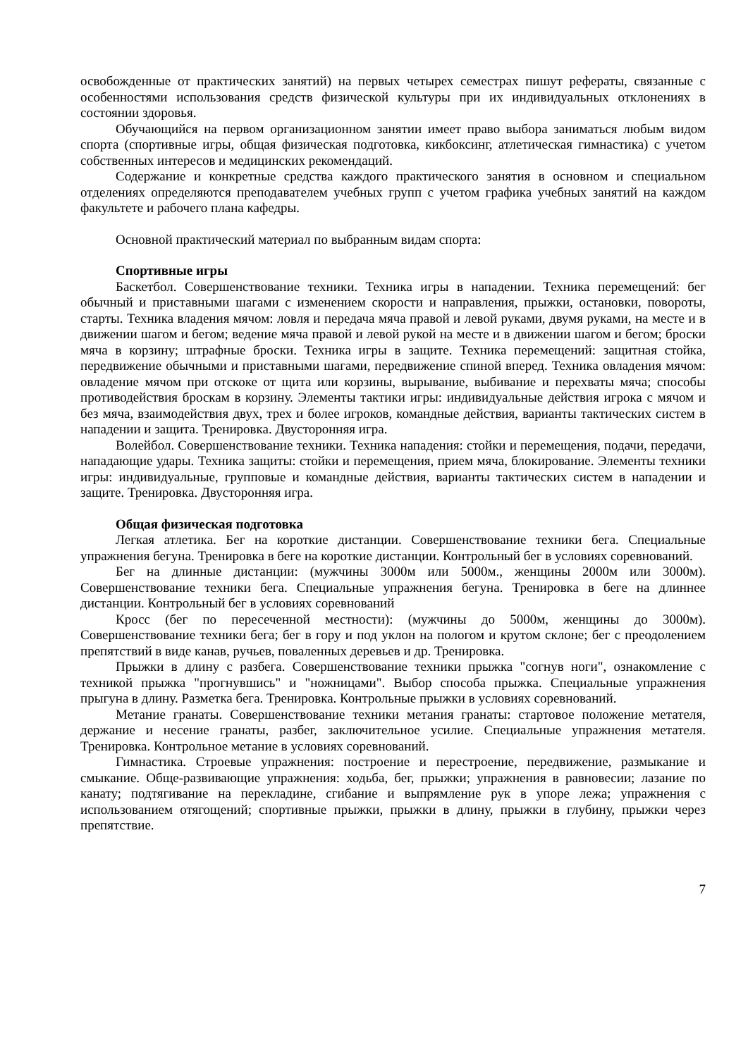освобожденные от практических занятий) на первых четырех семестрах пишут рефераты, связанные с особенностями использования средств физической культуры при их индивидуальных отклонениях в состоянии здоровья.
Обучающийся на первом организационном занятии имеет право выбора заниматься любым видом спорта (спортивные игры, общая физическая подготовка, кикбоксинг, атлетическая гимнастика) с учетом собственных интересов и медицинских рекомендаций.
Содержание и конкретные средства каждого практического занятия в основном и специальном отделениях определяются преподавателем учебных групп с учетом графика учебных занятий на каждом факультете и рабочего плана кафедры.
Основной практический материал по выбранным видам спорта:
Спортивные игры
Баскетбол. Совершенствование техники. Техника игры в нападении. Техника перемещений: бег обычный и приставными шагами с изменением скорости и направления, прыжки, остановки, повороты, старты. Техника владения мячом: ловля и передача мяча правой и левой руками, двумя руками, на месте и в движении шагом и бегом; ведение мяча правой и левой рукой на месте и в движении шагом и бегом; броски мяча в корзину; штрафные броски. Техника игры в защите. Техника перемещений: защитная стойка, передвижение обычными и приставными шагами, передвижение спиной вперед. Техника овладения мячом: овладение мячом при отскоке от щита или корзины, вырывание, выбивание и перехваты мяча; способы противодействия броскам в корзину. Элементы тактики игры: индивидуальные действия игрока с мячом и без мяча, взаимодействия двух, трех и более игроков, командные действия, варианты тактических систем в нападении и защита. Тренировка. Двусторонняя игра.
Волейбол. Совершенствование техники. Техника нападения: стойки и перемещения, подачи, передачи, нападающие удары. Техника защиты: стойки и перемещения, прием мяча, блокирование. Элементы техники игры: индивидуальные, групповые и командные действия, варианты тактических систем в нападении и защите. Тренировка. Двусторонняя игра.
Общая физическая подготовка
Легкая атлетика. Бег на короткие дистанции. Совершенствование техники бега. Специальные упражнения бегуна. Тренировка в беге на короткие дистанции. Контрольный бег в условиях соревнований.
Бег на длинные дистанции: (мужчины 3000м или 5000м., женщины 2000м или 3000м). Совершенствование техники бега. Специальные упражнения бегуна. Тренировка в беге на длиннее дистанции. Контрольный бег в условиях соревнований
Кросс (бег по пересеченной местности): (мужчины до 5000м, женщины до 3000м). Совершенствование техники бега; бег в гору и под уклон на пологом и крутом склоне; бег с преодолением препятствий в виде канав, ручьев, поваленных деревьев и др. Тренировка.
Прыжки в длину с разбега. Совершенствование техники прыжка "согнув ноги", ознакомление с техникой прыжка "прогнувшись" и "ножницами". Выбор способа прыжка. Специальные упражнения прыгуна в длину. Разметка бега. Тренировка. Контрольные прыжки в условиях соревнований.
Метание гранаты. Совершенствование техники метания гранаты: стартовое положение метателя, держание и несение гранаты, разбег, заключительное усилие. Специальные упражнения метателя. Тренировка. Контрольное метание в условиях соревнований.
Гимнастика. Строевые упражнения: построение и перестроение, передвижение, размыкание и смыкание. Обще-развивающие упражнения: ходьба, бег, прыжки; упражнения в равновесии; лазание по канату; подтягивание на перекладине, сгибание и выпрямление рук в упоре лежа; упражнения с использованием отягощений; спортивные прыжки, прыжки в длину, прыжки в глубину, прыжки через препятствие.
7